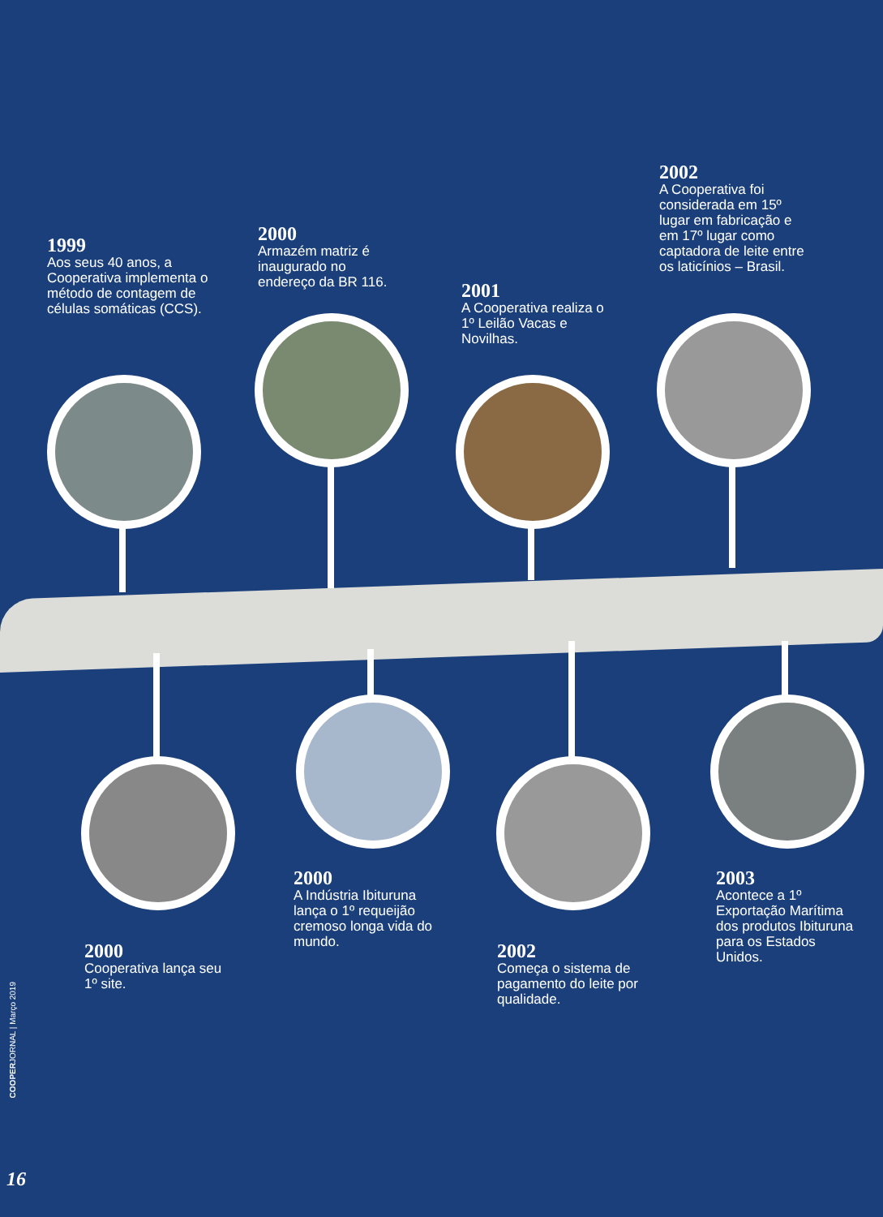1999
Aos seus 40 anos, a Cooperativa implementa o método de contagem de células somáticas (CCS).
2000
Armazém matriz é inaugurado no endereço da BR 116.
2001
A Cooperativa realiza o 1º Leilão Vacas e Novilhas.
2002
A Cooperativa foi considerada em 15º lugar em fabricação e em 17º lugar como captadora de leite entre os laticínios – Brasil.
2000
Cooperativa lança seu 1º site.
2000
A Indústria Ibituruna lança o 1º requeijão cremoso longa vida do mundo.
2002
Começa o sistema de pagamento do leite por qualidade.
2003
Acontece a 1º Exportação Marítima dos produtos Ibituruna para os Estados Unidos.
COOPERJORNAL | Março 2019
16